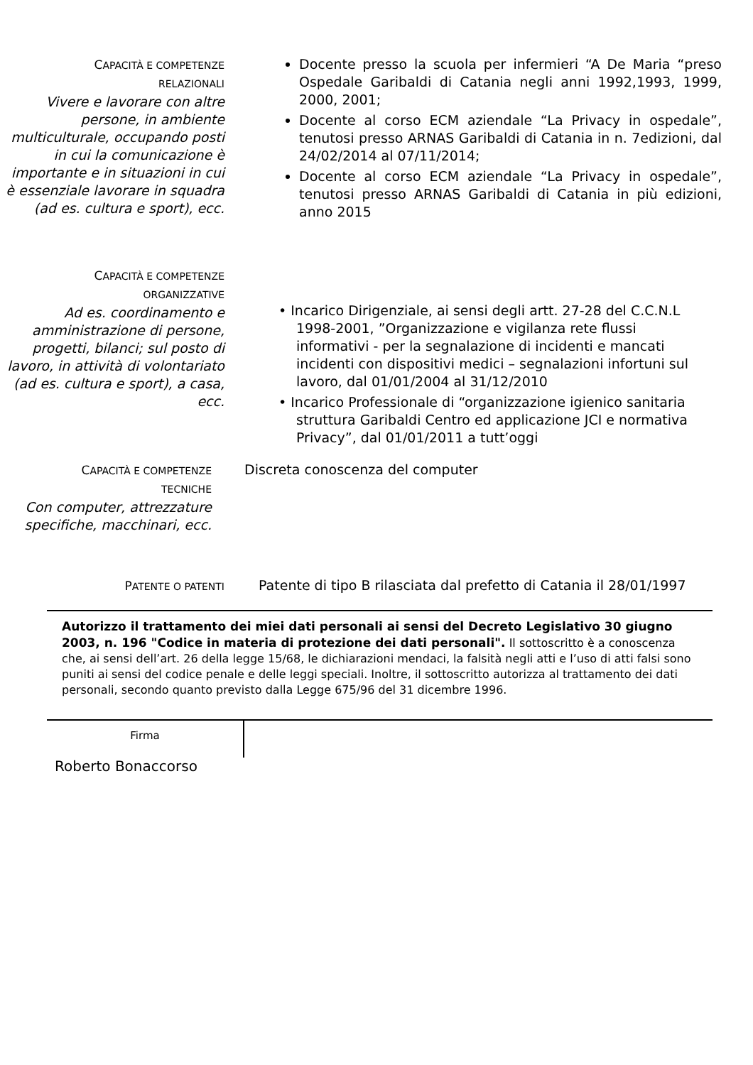CAPACITÀ E COMPETENZE
RELAZIONALI
Vivere e lavorare con altre persone, in ambiente multiculturale, occupando posti in cui la comunicazione è importante e in situazioni in cui è essenziale lavorare in squadra (ad es. cultura e sport), ecc.
Docente presso la scuola per infermieri “A De Maria “preso Ospedale Garibaldi di Catania negli anni 1992,1993, 1999, 2000, 2001;
Docente al corso ECM aziendale “La Privacy in ospedale”, tenutosi presso ARNAS Garibaldi di Catania in n. 7edizioni, dal 24/02/2014 al 07/11/2014;
Docente al corso ECM aziendale “La Privacy in ospedale”, tenutosi presso ARNAS Garibaldi di Catania in più edizioni, anno 2015
CAPACITÀ E COMPETENZE
ORGANIZZATIVE
Ad es. coordinamento e amministrazione di persone, progetti, bilanci; sul posto di lavoro, in attività di volontariato (ad es. cultura e sport), a casa, ecc.
• Incarico Dirigenziale, ai sensi degli artt. 27-28 del C.C.N.L 1998-2001, ”Organizzazione e vigilanza rete flussi informativi - per la segnalazione di incidenti e mancati incidenti con dispositivi medici – segnalazioni infortuni sul lavoro, dal 01/01/2004 al 31/12/2010
• Incarico Professionale di “organizzazione igienico sanitaria struttura Garibaldi Centro ed applicazione JCI e normativa Privacy”, dal 01/01/2011 a tutt’oggi
CAPACITÀ E COMPETENZE
TECNICHE
Con computer, attrezzature specifiche, macchinari, ecc.
Discreta conoscenza del computer
PATENTE O PATENTI
Patente di tipo B rilasciata dal prefetto di Catania il 28/01/1997
Autorizzo il trattamento dei miei dati personali ai sensi del Decreto Legislativo 30 giugno 2003, n. 196 "Codice in materia di protezione dei dati personali". Il sottoscritto è a conoscenza che, ai sensi dell’art. 26 della legge 15/68, le dichiarazioni mendaci, la falsità negli atti e l’uso di atti falsi sono puniti ai sensi del codice penale e delle leggi speciali. Inoltre, il sottoscritto autorizza al trattamento dei dati personali, secondo quanto previsto dalla Legge 675/96 del 31 dicembre 1996.
Firma
Roberto Bonaccorso